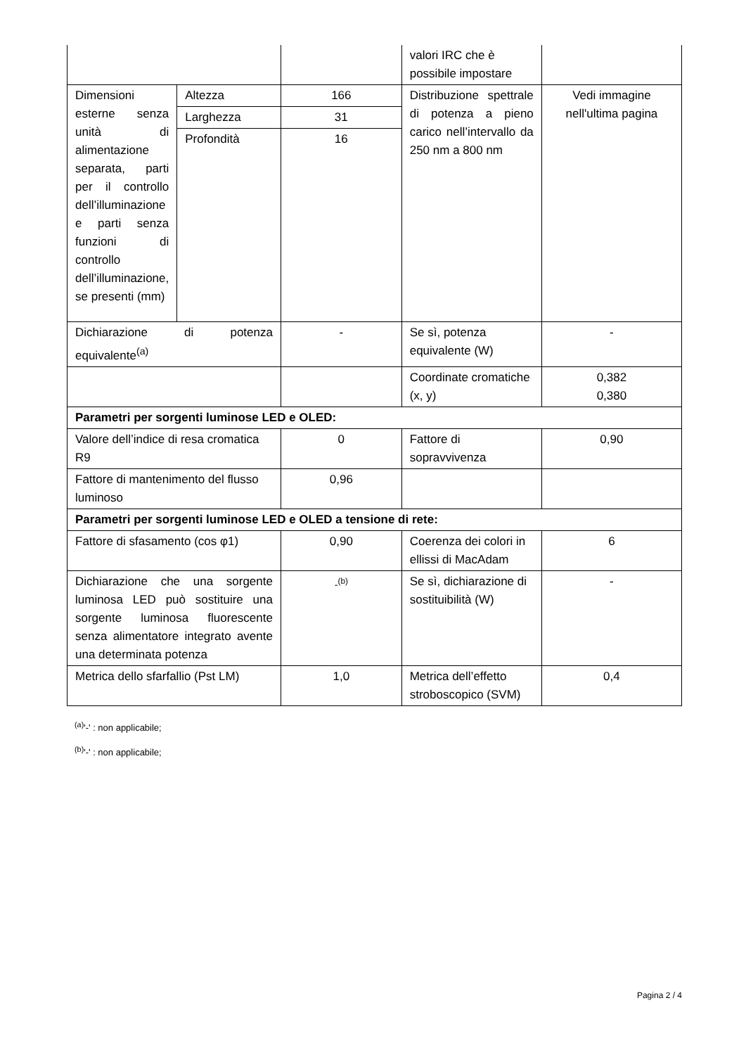| | | | valori IRC che è possibile impostare | |
| Dimensioni esterne senza unità di alimentazione separata, parti per il controllo dell’illuminazione e parti senza funzioni di controllo dell’illuminazione, se presenti (mm) | Altezza | 166 | Distribuzione spettrale di potenza a pieno carico nell’intervallo da 250 nm a 800 nm | Vedi immagine nell'ultima pagina |
| | Larghezza | 31 | | |
| | Profondità | 16 | | |
| Dichiarazione di potenza equivalente<sup>(a)</sup> | | - | Se sì, potenza equivalente (W) | - |
| | | | Coordinate cromatiche (x, y) | 0,382 0,380 |
| Parametri per sorgenti luminose LED e OLED: | | | | |
| Valore dell’indice di resa cromatica R9 | | 0 | Fattore di sopravvivenza | 0,90 |
| Fattore di mantenimento del flusso luminoso | | 0,96 | | |
| Parametri per sorgenti luminose LED e OLED a tensione di rete: | | | | |
| Fattore di sfasamento (cos φ1) | | 0,90 | Coerenza dei colori in ellissi di MacAdam | 6 |
| Dichiarazione che una sorgente luminosa LED può sostituire una sorgente luminosa fluorescente senza alimentatore integrato avente una determinata potenza | | -<sup>(b)</sup> | Se sì, dichiarazione di sostituibilità (W) | - |
| Metrica dello sfarfallio (Pst LM) | | 1,0 | Metrica dell’effetto stroboscopico (SVM) | 0,4 |
<sup>(a)</sup> '-' : non applicabile;
<sup>(b)</sup> '-' : non applicabile;
Pagina 2 / 4